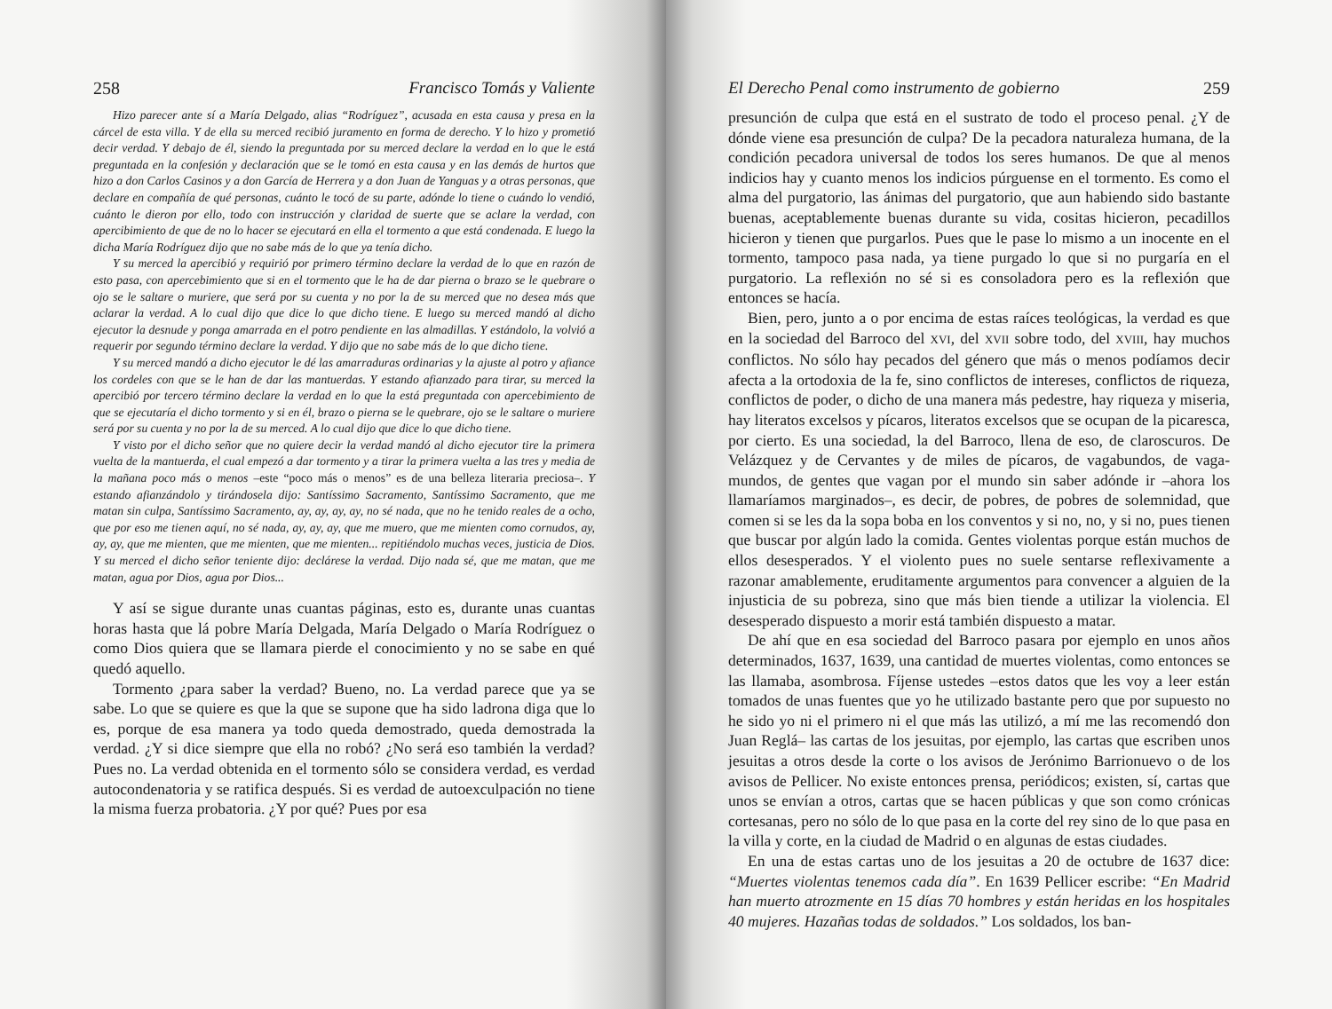258 Francisco Tomás y Valiente
Hizo parecer ante sí a María Delgado, alias “Rodríguez”, acusada en esta causa y presa en la cárcel de esta villa. Y de ella su merced recibió juramento en forma de derecho. Y lo hizo y prometió decir verdad. Y debajo de él, siendo la preguntada por su merced declare la verdad en lo que le está preguntada en la confesión y declaración que se le tomó en esta causa y en las demás de hurtos que hizo a don Carlos Casinos y a don García de Herrera y a don Juan de Yanguas y a otras personas, que declare en compañía de qué personas, cuánto le tocó de su parte, adónde lo tiene o cuándo lo vendió, cuánto le dieron por ello, todo con instrucción y claridad de suerte que se aclare la verdad, con apercibimiento de que de no lo hacer se ejecutará en ella el tormento a que está condenada. E luego la dicha María Rodríguez dijo que no sabe más de lo que ya tenía dicho.
Y su merced la apercibió y requirió por primero término declare la verdad de lo que en razón de esto pasa, con apercebimiento que si en el tormento que le ha de dar pierna o brazo se le quebrare o ojo se le saltare o muriere, que será por su cuenta y no por la de su merced que no desea más que aclarar la verdad. A lo cual dijo que dice lo que dicho tiene. E luego su merced mandó al dicho ejecutor la desnude y ponga amarrada en el potro pendiente en las almadillas. Y estándolo, la volvió a requerir por segundo término declare la verdad. Y dijo que no sabe más de lo que dicho tiene.
Y su merced mandó a dicho ejecutor le dé las amarraduras ordinarias y la ajuste al potro y afiance los cordeles con que se le han de dar las mantuerdas. Y estando afianzado para tirar, su merced la apercibió por tercero término declare la verdad en lo que la está preguntada con apercebimiento de que se ejecutaría el dicho tormento y si en él, brazo o pierna se le quebrare, ojo se le saltare o muriere será por su cuenta y no por la de su merced. A lo cual dijo que dice lo que dicho tiene.
Y visto por el dicho señor que no quiere decir la verdad mandó al dicho ejecutor tire la primera vuelta de la mantuerda, el cual empezó a dar tormento y a tirar la primera vuelta a las tres y media de la mañana poco más o menos –este “poco más o menos” es de una belleza literaria preciosa–. Y estando afianzándolo y tirándosela dijo: Santíssimo Sacramento, Santíssimo Sacramento, que me matan sin culpa, Santíssimo Sacramento, ay, ay, ay, ay, no sé nada, que no he tenido reales de a ocho, que por eso me tienen aquí, no sé nada, ay, ay, ay, que me muero, que me mienten como cornudos, ay, ay, ay, que me mienten, que me mienten, que me mienten... repitiéndolo muchas veces, justicia de Dios. Y su merced el dicho señor teniente dijo: declárese la verdad. Dijo nada sé, que me matan, que me matan, agua por Dios, agua por Dios...
Y así se sigue durante unas cuantas páginas, esto es, durante unas cuantas horas hasta que lá pobre María Delgada, María Delgado o María Rodríguez o como Dios quiera que se llamara pierde el conocimiento y no se sabe en qué quedó aquello.
Tormento ¿para saber la verdad? Bueno, no. La verdad parece que ya se sabe. Lo que se quiere es que la que se supone que ha sido ladrona diga que lo es, porque de esa manera ya todo queda demostrado, queda demostrada la verdad. ¿Y si dice siempre que ella no robó? ¿No será eso también la verdad? Pues no. La verdad obtenida en el tormento sólo se considera verdad, es verdad autocondenatoria y se ratifica después. Si es verdad de autoexculpación no tiene la misma fuerza probatoria. ¿Y por qué? Pues por esa
El Derecho Penal como instrumento de gobierno 259
presunción de culpa que está en el sustrato de todo el proceso penal. ¿Y de dónde viene esa presunción de culpa? De la pecadora naturaleza humana, de la condición pecadora universal de todos los seres humanos. De que al menos indicios hay y cuanto menos los indicios púrguense en el tormento. Es como el alma del purgatorio, las ánimas del purgatorio, que aun habiendo sido bastante buenas, aceptablemente buenas durante su vida, cositas hicieron, pecadillos hicieron y tienen que purgarlos. Pues que le pase lo mismo a un inocente en el tormento, tampoco pasa nada, ya tiene purgado lo que si no purgaría en el purgatorio. La reflexión no sé si es consoladora pero es la reflexión que entonces se hacía.
Bien, pero, junto a o por encima de estas raíces teológicas, la verdad es que en la sociedad del Barroco del XVI, del XVII sobre todo, del XVIII, hay muchos conflictos. No sólo hay pecados del género que más o menos podíamos decir afecta a la ortodoxia de la fe, sino conflictos de intereses, conflictos de riqueza, conflictos de poder, o dicho de una manera más pedestre, hay riqueza y miseria, hay literatos excelsos y pícaros, literatos excelsos que se ocupan de la picaresca, por cierto. Es una sociedad, la del Barroco, llena de eso, de claroscuros. De Velázquez y de Cervantes y de miles de pícaros, de vagabundos, de vaga-mundos, de gentes que vagan por el mundo sin saber adónde ir –ahora los llamaríamos marginados–, es decir, de pobres, de pobres de solemnidad, que comen si se les da la sopa boba en los conventos y si no, no, y si no, pues tienen que buscar por algún lado la comida. Gentes violentas porque están muchos de ellos desesperados. Y el violento pues no suele sentarse reflexivamente a razonar amablemente, eruditamente argumentos para convencer a alguien de la injusticia de su pobreza, sino que más bien tiende a utilizar la violencia. El desesperado dispuesto a morir está también dispuesto a matar.
De ahí que en esa sociedad del Barroco pasara por ejemplo en unos años determinados, 1637, 1639, una cantidad de muertes violentas, como entonces se las llamaba, asombrosa. Fíjense ustedes –estos datos que les voy a leer están tomados de unas fuentes que yo he utilizado bastante pero que por supuesto no he sido yo ni el primero ni el que más las utilizó, a mí me las recomendó don Juan Reglá– las cartas de los jesuitas, por ejemplo, las cartas que escriben unos jesuitas a otros desde la corte o los avisos de Jerónimo Barrionuevo o de los avisos de Pellicer. No existe entonces prensa, periódicos; existen, sí, cartas que unos se envían a otros, cartas que se hacen públicas y que son como crónicas cortesanas, pero no sólo de lo que pasa en la corte del rey sino de lo que pasa en la villa y corte, en la ciudad de Madrid o en algunas de estas ciudades.
En una de estas cartas uno de los jesuitas a 20 de octubre de 1637 dice: “Muertes violentas tenemos cada día”. En 1639 Pellicer escribe: “En Madrid han muerto atrozmente en 15 días 70 hombres y están heridas en los hospitales 40 mujeres. Hazañas todas de soldados.” Los soldados, los ban-